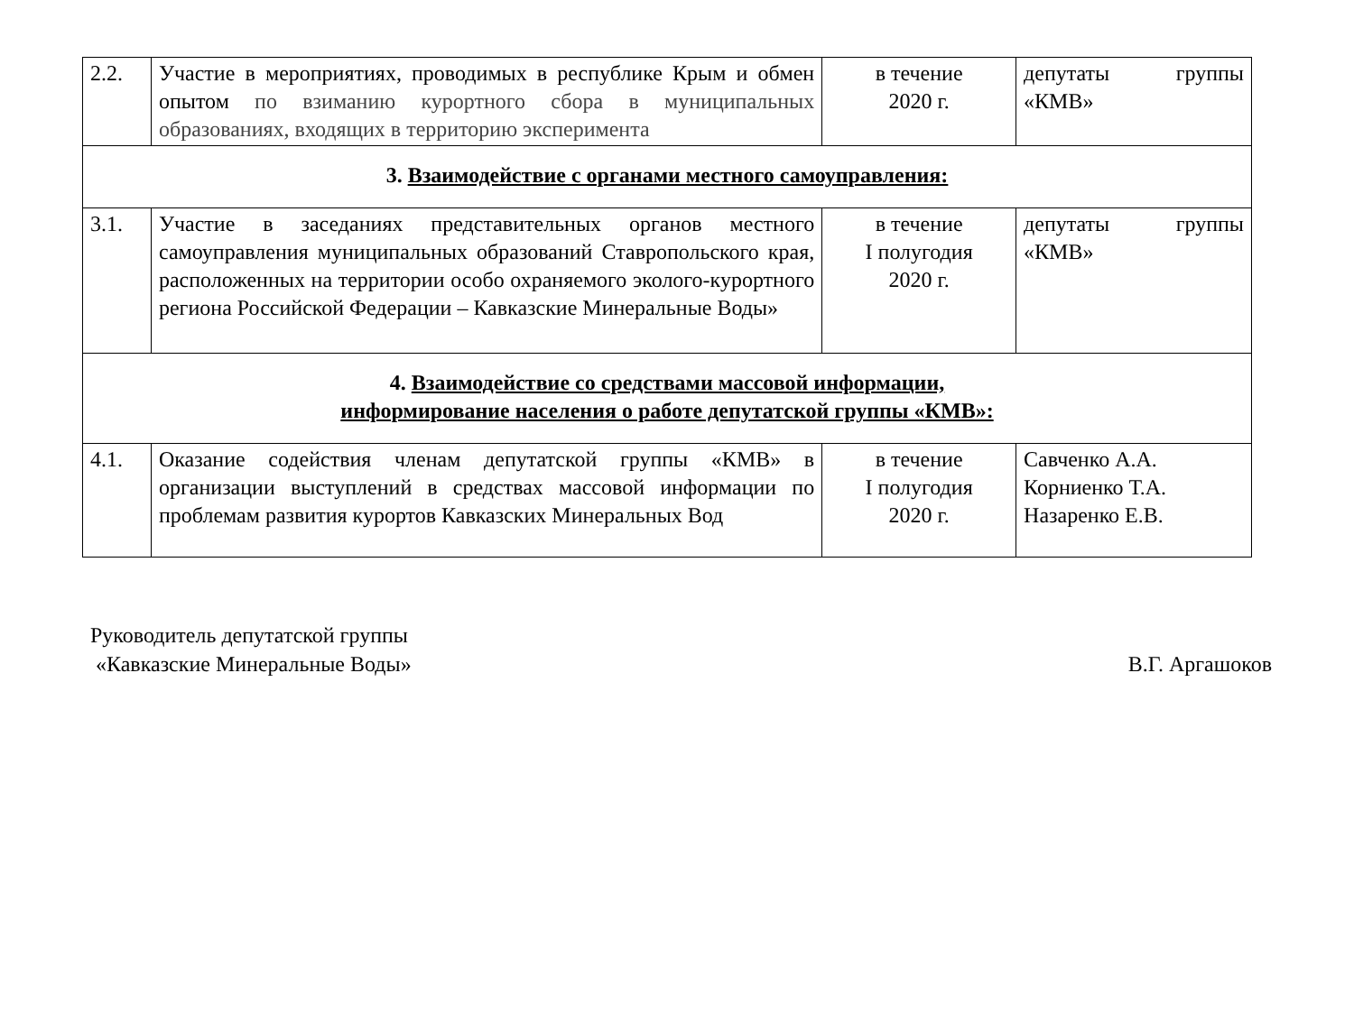| 2.2. | Участие в мероприятиях, проводимых в республике Крым и обмен опытом по взиманию курортного сбора в муниципальных образованиях, входящих в территорию эксперимента | в течение 2020 г. | депутаты группы «КМВ» |
| 3. Взаимодействие с органами местного самоуправления: | | | |
| 3.1. | Участие в заседаниях представительных органов местного самоуправления муниципальных образований Ставропольского края, расположенных на территории особо охраняемого эколого-курортного региона Российской Федерации – Кавказские Минеральные Воды» | в течение I полугодия 2020 г. | депутаты группы «КМВ» |
| 4. Взаимодействие со средствами массовой информации, информирование населения о работе депутатской группы «КМВ»: | | | |
| 4.1. | Оказание содействия членам депутатской группы «КМВ» в организации выступлений в средствах массовой информации по проблемам развития курортов Кавказских Минеральных Вод | в течение I полугодия 2020 г. | Савченко А.А. Корниенко Т.А. Назаренко Е.В. |
Руководитель депутатской группы
«Кавказские Минеральные Воды»
В.Г. Аргашоков